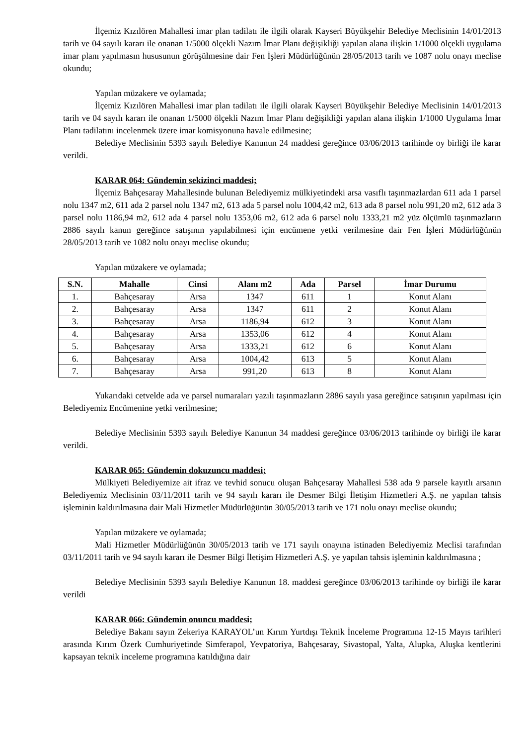İlçemiz Kızılören Mahallesi imar plan tadilatı ile ilgili olarak Kayseri Büyükşehir Belediye Meclisinin 14/01/2013 tarih ve 04 sayılı kararı ile onanan 1/5000 ölçekli Nazım İmar Planı değişikliği yapılan alana ilişkin 1/1000 ölçekli uygulama imar planı yapılmasın hususunun görüşülmesine dair Fen İşleri Müdürlüğünün 28/05/2013 tarih ve 1087 nolu onayı meclise okundu;
Yapılan müzakere ve oylamada;
İlçemiz Kızılören Mahallesi imar plan tadilatı ile ilgili olarak Kayseri Büyükşehir Belediye Meclisinin 14/01/2013 tarih ve 04 sayılı kararı ile onanan 1/5000 ölçekli Nazım İmar Planı değişikliği yapılan alana ilişkin 1/1000 Uygulama İmar Planı tadilatını incelenmek üzere imar komisyonuna havale edilmesine;
Belediye Meclisinin 5393 sayılı Belediye Kanunun 24 maddesi gereğince 03/06/2013 tarihinde oy birliği ile karar verildi.
KARAR 064: Gündemin sekizinci maddesi;
İlçemiz Bahçesaray Mahallesinde bulunan Belediyemiz mülkiyetindeki arsa vasıflı taşınmazlardan 611 ada 1 parsel nolu 1347 m2, 611 ada 2 parsel nolu 1347 m2, 613 ada 5 parsel nolu 1004,42 m2, 613 ada 8 parsel nolu 991,20 m2, 612 ada 3 parsel nolu 1186,94 m2, 612 ada 4 parsel nolu 1353,06 m2, 612 ada 6 parsel nolu 1333,21 m2 yüz ölçümlü taşınmazların 2886 sayılı kanun gereğince satışının yapılabilmesi için encümene yetki verilmesine dair Fen İşleri Müdürlüğünün 28/05/2013 tarih ve 1082 nolu onayı meclise okundu;
Yapılan müzakere ve oylamada;
| S.N. | Mahalle | Cinsi | Alanı m2 | Ada | Parsel | İmar Durumu |
| --- | --- | --- | --- | --- | --- | --- |
| 1. | Bahçesaray | Arsa | 1347 | 611 | 1 | Konut Alanı |
| 2. | Bahçesaray | Arsa | 1347 | 611 | 2 | Konut Alanı |
| 3. | Bahçesaray | Arsa | 1186,94 | 612 | 3 | Konut Alanı |
| 4. | Bahçesaray | Arsa | 1353,06 | 612 | 4 | Konut Alanı |
| 5. | Bahçesaray | Arsa | 1333,21 | 612 | 6 | Konut Alanı |
| 6. | Bahçesaray | Arsa | 1004,42 | 613 | 5 | Konut Alanı |
| 7. | Bahçesaray | Arsa | 991,20 | 613 | 8 | Konut Alanı |
Yukarıdaki cetvelde ada ve parsel numaraları yazılı taşınmazların 2886 sayılı yasa gereğince satışının yapılması için Belediyemiz Encümenine yetki verilmesine;
Belediye Meclisinin 5393 sayılı Belediye Kanunun 34 maddesi gereğince 03/06/2013 tarihinde oy birliği ile karar verildi.
KARAR 065: Gündemin dokuzuncu maddesi;
Mülkiyeti Belediyemize ait ifraz ve tevhid sonucu oluşan Bahçesaray Mahallesi 538 ada 9 parsele kayıtlı arsanın Belediyemiz Meclisinin 03/11/2011 tarih ve 94 sayılı kararı ile Desmer Bilgi İletişim Hizmetleri A.Ş. ne yapılan tahsis işleminin kaldırılmasına dair Mali Hizmetler Müdürlüğünün 30/05/2013 tarih ve 171 nolu onayı meclise okundu;
Yapılan müzakere ve oylamada;
Mali Hizmetler Müdürlüğünün 30/05/2013 tarih ve 171 sayılı onayına istinaden Belediyemiz Meclisi tarafından 03/11/2011 tarih ve 94 sayılı kararı ile Desmer Bilgi İletişim Hizmetleri A.Ş. ye yapılan tahsis işleminin kaldırılmasına ;
Belediye Meclisinin 5393 sayılı Belediye Kanunun 18. maddesi gereğince 03/06/2013 tarihinde oy birliği ile karar verildi
KARAR 066: Gündemin onuncu maddesi;
Belediye Bakanı sayın Zekeriya KARAYOL’un Kırım Yurtdışı Teknik İnceleme Programına 12-15 Mayıs tarihleri arasında Kırım Özerk Cumhuriyetinde Simferapol, Yevpatoriya, Bahçesaray, Sivastopal, Yalta, Alupka, Aluşka kentlerini kapsayan teknik inceleme programına katıldığına dair